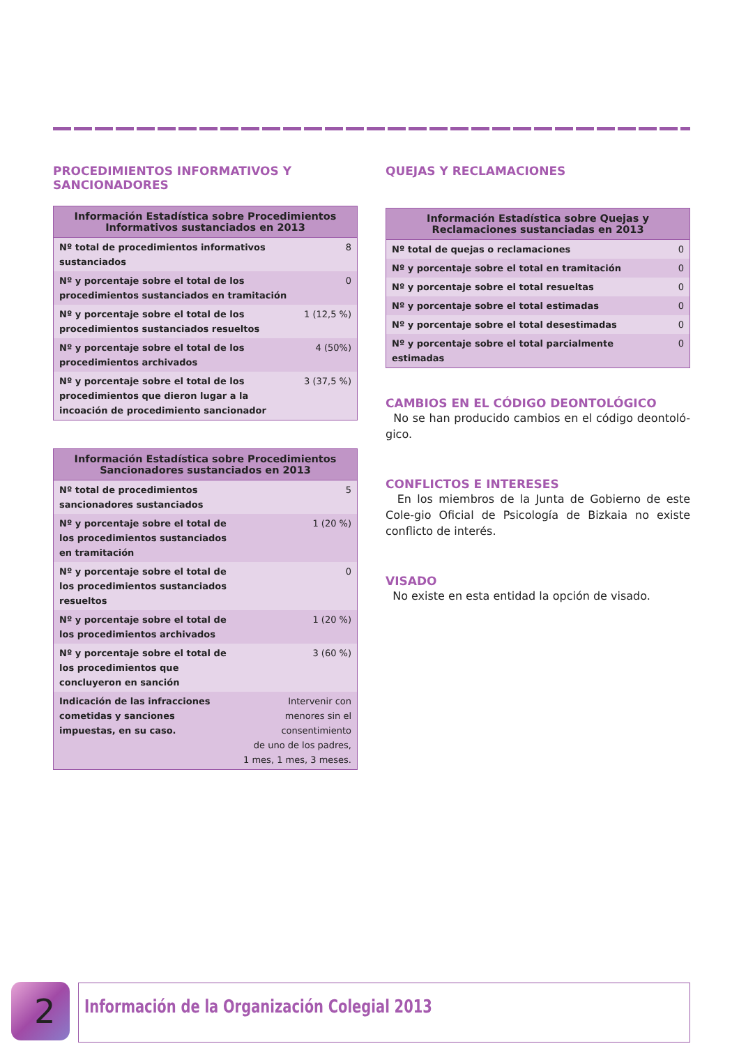PROCEDIMIENTOS INFORMATIVOS Y SANCIONADORES
| Información Estadística sobre Procedimientos Informativos sustanciados en 2013 | |
| --- | --- |
| Nº total de procedimientos informativos sustanciados | 8 |
| Nº y porcentaje sobre el total de los procedimientos sustanciados en tramitación | 0 |
| Nº y porcentaje sobre el total de los procedimientos sustanciados resueltos | 1 (12,5 %) |
| Nº y porcentaje sobre el total de los procedimientos archivados | 4 (50%) |
| Nº y porcentaje sobre el total de los procedimientos que dieron lugar a la incoación de procedimiento sancionador | 3 (37,5 %) |
| Información Estadística sobre Procedimientos Sancionadores sustanciados en 2013 | |
| --- | --- |
| Nº total de procedimientos sancionadores sustanciados | 5 |
| Nº y porcentaje sobre el total de los procedimientos sustanciados en tramitación | 1 (20 %) |
| Nº y porcentaje sobre el total de los procedimientos sustanciados resueltos | 0 |
| Nº y porcentaje sobre el total de los procedimientos archivados | 1 (20 %) |
| Nº y porcentaje sobre el total de los procedimientos que concluyeron en sanción | 3 (60 %) |
| Indicación de las infracciones cometidas y sanciones impuestas, en su caso. | Intervenir con menores sin el consentimiento de uno de los padres, 1 mes, 1 mes, 3 meses. |
QUEJAS Y RECLAMACIONES
| Información Estadística sobre Quejas y Reclamaciones sustanciadas en 2013 | |
| --- | --- |
| Nº total de quejas o reclamaciones | 0 |
| Nº y porcentaje sobre el total en tramitación | 0 |
| Nº y porcentaje sobre el total resueltas | 0 |
| Nº y porcentaje sobre el total estimadas | 0 |
| Nº y porcentaje sobre el total desestimadas | 0 |
| Nº y porcentaje sobre el total parcialmente estimadas | 0 |
CAMBIOS EN EL CÓDIGO DEONTOLÓGICO
No se han producido cambios en el código deontoló-gico.
CONFLICTOS E INTERESES
En los miembros de la Junta de Gobierno de este Cole-gio Oficial de Psicología de Bizkaia no existe conflicto de interés.
VISADO
No existe en esta entidad la opción de visado.
2 Información de la Organización Colegial 2013